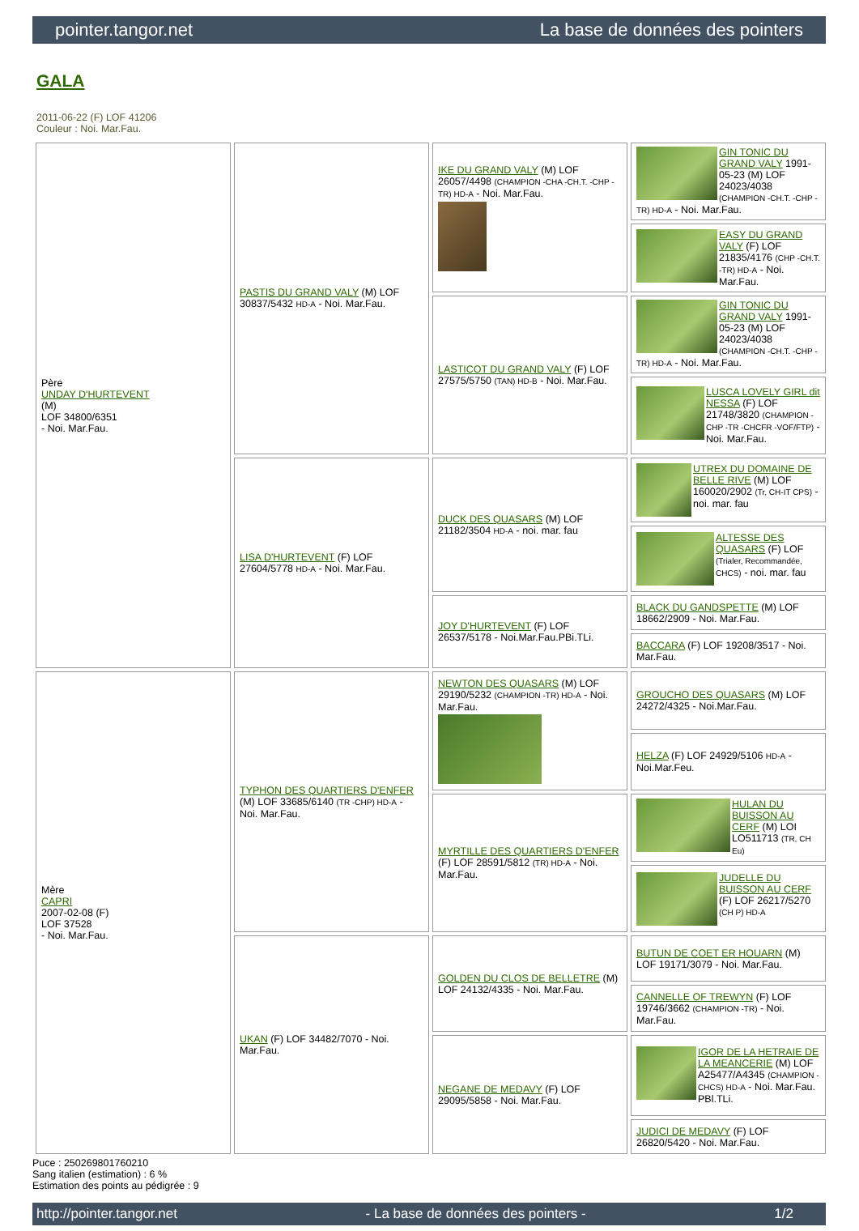pointer.tangor.net La base de données des pointers
GALA
2011-06-22 (F) LOF 41206
Couleur : Noi. Mar.Fau.
| Père UNDAY D'HURTEVENT (M) LOF 34800/6351 - Noi. Mar.Fau. | PASTIS DU GRAND VALY (M) LOF 30837/5432 HD-A - Noi. Mar.Fau. | IKE DU GRAND VALY (M) LOF 26057/4498 (CHAMPION -CHA -CH.T. -CHP -TR) HD-A - Noi. Mar.Fau. | GIN TONIC DU GRAND VALY 1991-05-23 (M) LOF 24023/4038 (CHAMPION -CH.T. -CHP -TR) HD-A - Noi. Mar.Fau. |
| | | | EASY DU GRAND VALY (F) LOF 21835/4176 (CHP -CH.T. -TR) HD-A - Noi. Mar.Fau. |
| | | LASTICOT DU GRAND VALY (F) LOF 27575/5750 (TAN) HD-B - Noi. Mar.Fau. | GIN TONIC DU GRAND VALY 1991-05-23 (M) LOF 24023/4038 (CHAMPION -CH.T. -CHP -TR) HD-A - Noi. Mar.Fau. |
| | | | LUSCA LOVELY GIRL dit NESSA (F) LOF 21748/3820 (CHAMPION -CHP -TR -CHCFR -VOF/FTP) - Noi. Mar.Fau. |
| | LISA D'HURTEVENT (F) LOF 27604/5778 HD-A - Noi. Mar.Fau. | DUCK DES QUASARS (M) LOF 21182/3504 HD-A - noi. mar. fau | UTREX DU DOMAINE DE BELLE RIVE (M) LOF 160020/2902 (Tr, CH-IT CPS) - noi. mar. fau |
| | | | ALTESSE DES QUASARS (F) LOF (Trialer, Recommandée, CHCS) - noi. mar. fau |
| | | JOY D'HURTEVENT (F) LOF 26537/5178 - Noi.Mar.Fau.PBi.TLi. | BLACK DU GANDSPETTE (M) LOF 18662/2909 - Noi. Mar.Fau. |
| | | | BACCARA (F) LOF 19208/3517 - Noi. Mar.Fau. |
| Mère CAPRI 2007-02-08 (F) LOF 37528 - Noi. Mar.Fau. | TYPHON DES QUARTIERS D'ENFER (M) LOF 33685/6140 (TR -CHP) HD-A - Noi. Mar.Fau. | NEWTON DES QUASARS (M) LOF 29190/5232 (CHAMPION -TR) HD-A - Noi. Mar.Fau. | GROUCHO DES QUASARS (M) LOF 24272/4325 - Noi.Mar.Fau. |
| | | | HELZA (F) LOF 24929/5106 HD-A - Noi.Mar.Feu. |
| | | MYRTILLE DES QUARTIERS D'ENFER (F) LOF 28591/5812 (TR) HD-A - Noi. Mar.Fau. | HULAN DU BUISSON AU CERF (M) LOI LO511713 (TR, CH Eu) |
| | | | JUDELLE DU BUISSON AU CERF (F) LOF 26217/5270 (CH P) HD-A |
| | UKAN (F) LOF 34482/7070 - Noi. Mar.Fau. | GOLDEN DU CLOS DE BELLETRE (M) LOF 24132/4335 - Noi. Mar.Fau. | BUTUN DE COET ER HOUARN (M) LOF 19171/3079 - Noi. Mar.Fau. |
| | | | CANNELLE OF TREWYN (F) LOF 19746/3662 (CHAMPION -TR) - Noi. Mar.Fau. |
| | | NEGANE DE MEDAVY (F) LOF 29095/5858 - Noi. Mar.Fau. | IGOR DE LA HETRAIE DE LA MEANCERIE (M) LOF A25477/A4345 (CHAMPION -CHCS) HD-A - Noi. Mar.Fau. PBl.TLi. |
| | | | JUDICI DE MEDAVY (F) LOF 26820/5420 - Noi. Mar.Fau. |
Puce : 250269801760210
Sang italien (estimation) : 6 %
Estimation des points au pédigrée : 9
http://pointer.tangor.net - La base de données des pointers - 1/2